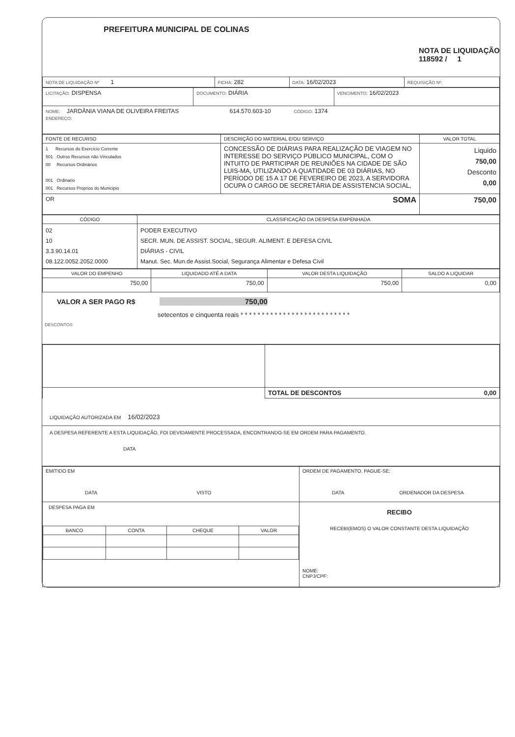PREFEITURA MUNICIPAL DE COLINAS
NOTA DE LIQUIDAÇÃO
118592 / 1
| NOTA DE LIQUIDAÇÃO Nº 1 | FICHA: 282 | DATA: 16/02/2023 | REQUISIÇÃO Nº: |
| LICITAÇÃO: DISPENSA | DOCUMENTO: DIÁRIA | VENCIMENTO: 16/02/2023 |
| NOME: JARDÂNIA VIANA DE OLIVEIRA FREITAS 614.570.603-10 CÓDIGO: 1374 ENDEREÇO: | | |
| FONTE DE RECURSO | DESCRIÇÃO DO MATERIAL E/OU SERVIÇO | VALOR TOTAL |
| --- | --- | --- |
| 1 Recursos do Exercício Corrente 501 Outros Recursos não Vinculados 00 Recursos Ordinários 001 Ordinario 001 Recursos Proprios do Municipio | CONCESSÃO DE DIÁRIAS PARA REALIZAÇÃO DE VIAGEM NO INTERESSE DO SERVIÇO PÚBLICO MUNICIPAL, COM O INTUITO DE PARTICIPAR DE REUNIÕES NA CIDADE DE SÃO LUIS-MA, UTILIZANDO A QUATIDADE DE 03 DIÁRIAS, NO PERÍODO DE 15 A 17 DE FEVEREIRO DE 2023, A SERVIDORA OCUPA O CARGO DE SECRETÁRIA DE ASSISTENCIA SOCIAL, | Liquido 750,00 Desconto 0,00 |
| OR SOMA | | 750,00 |
| CÓDIGO | CLASSIFICAÇÃO DA DESPESA EMPENHADA |
| --- | --- |
| 02 10 3.3.90.14.01 08.122.0052.2052.0000 | PODER EXECUTIVO SECR. MUN. DE ASSIST. SOCIAL, SEGUR. ALIMENT. E DEFESA CIVIL DIÁRIAS - CIVIL Manut. Sec. Mun.de Assist.Social, Segurança Alimentar e Defesa Civil |
| VALOR DO EMPENHO | LIQUIDADO ATÉ A DATA | VALOR DESTA LIQUIDAÇÃO | SALDO A LIQUIDAR |
| --- | --- | --- | --- |
| 750,00 | 750,00 | 750,00 | 0,00 |
VALOR A SER PAGO R$ 750,00
setecentos e cinquenta reais * * * * * * * * * * * * * * * * * * * * * * * * * *
DESCONTOS
| | TOTAL DE DESCONTOS 0,00 |
LIQUIDAÇÃO AUTORIZADA EM 16/02/2023
A DESPESA REFERENTE A ESTA LIQUIDAÇÃO, FOI DEVIDAMENTE PROCESSADA, ENCONTRANDO-SE EM ORDEM PARA PAGAMENTO.
DATA
| EMITIDO EM DATA VISTO | ORDEM DE PAGAMENTO. PAGUE-SE: DATA ORDENADOR DA DESPESA |
| DESPESA PAGA EM / BANCO / CONTA / CHEQUE / VALOR / / --- / --- / --- / --- / | RECIBO RECEBI(EMOS) O VALOR CONSTANTE DESTA LIQUIDAÇÃO NOME: CNPJ/CPF: |